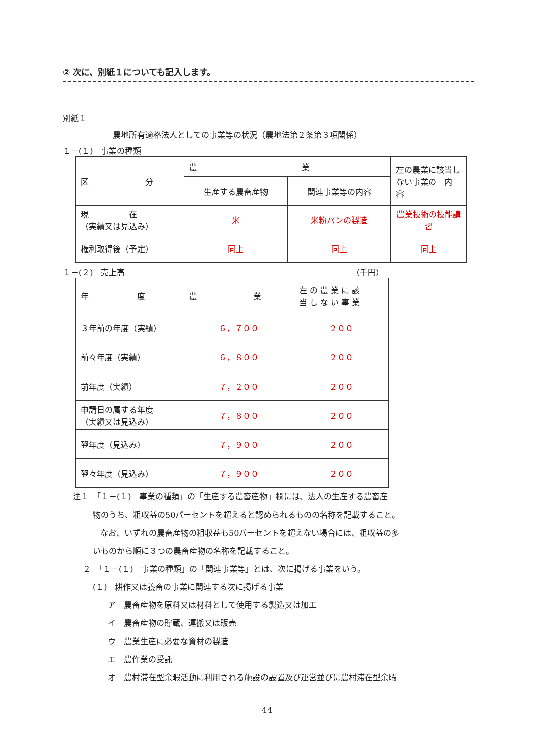② 次に、別紙１についても記入します。
別紙１
農地所有適格法人としての事業等の状況（農地法第２条第３項関係）
１－(１)　事業の種類
| 区 分 | 農 業 | | 左の農業に該当しない事業の 内 容 |
| | 生産する農畜産物 | 関連事業等の内容 | |
| 現 在 （実績又は見込み） | 米 | 米粉パンの製造 | 農業技術の技能講習 |
| 権利取得後（予定） | 同上 | 同上 | 同上 |
１－(２)　売上高 （千円）
| 年 度 | 農 業 | 左 の 農 業 に 該 当 し な い 事 業 |
| ３年前の年度（実績） | ６，７００ | ２００ |
| 前々年度（実績） | ６，８００ | ２００ |
| 前年度（実績） | ７，２００ | ２００ |
| 申請日の属する年度 （実績又は見込み） | ７，８００ | ２００ |
| 翌年度（見込み） | ７，９００ | ２００ |
| 翌々年度（見込み） | ７，９００ | ２００ |
注１　「１－(１)　事業の種類」の「生産する農畜産物」欄には、法人の生産する農畜産
物のうち、粗収益の50パーセントを超えると認められるものの名称を記載すること。
なお、いずれの農畜産物の粗収益も50パーセントを超えない場合には、粗収益の多
いものから順に３つの農畜産物の名称を記載すること。
２　「１－(１)　事業の種類」の「関連事業等」とは、次に掲げる事業をいう。
(１)　耕作又は養畜の事業に関連する次に掲げる事業
ア　農畜産物を原料又は材料として使用する製造又は加工
イ　農畜産物の貯蔵、運搬又は販売
ウ　農業生産に必要な資材の製造
エ　農作業の受託
オ　農村滞在型余暇活動に利用される施設の設置及び運営並びに農村滞在型余暇
44